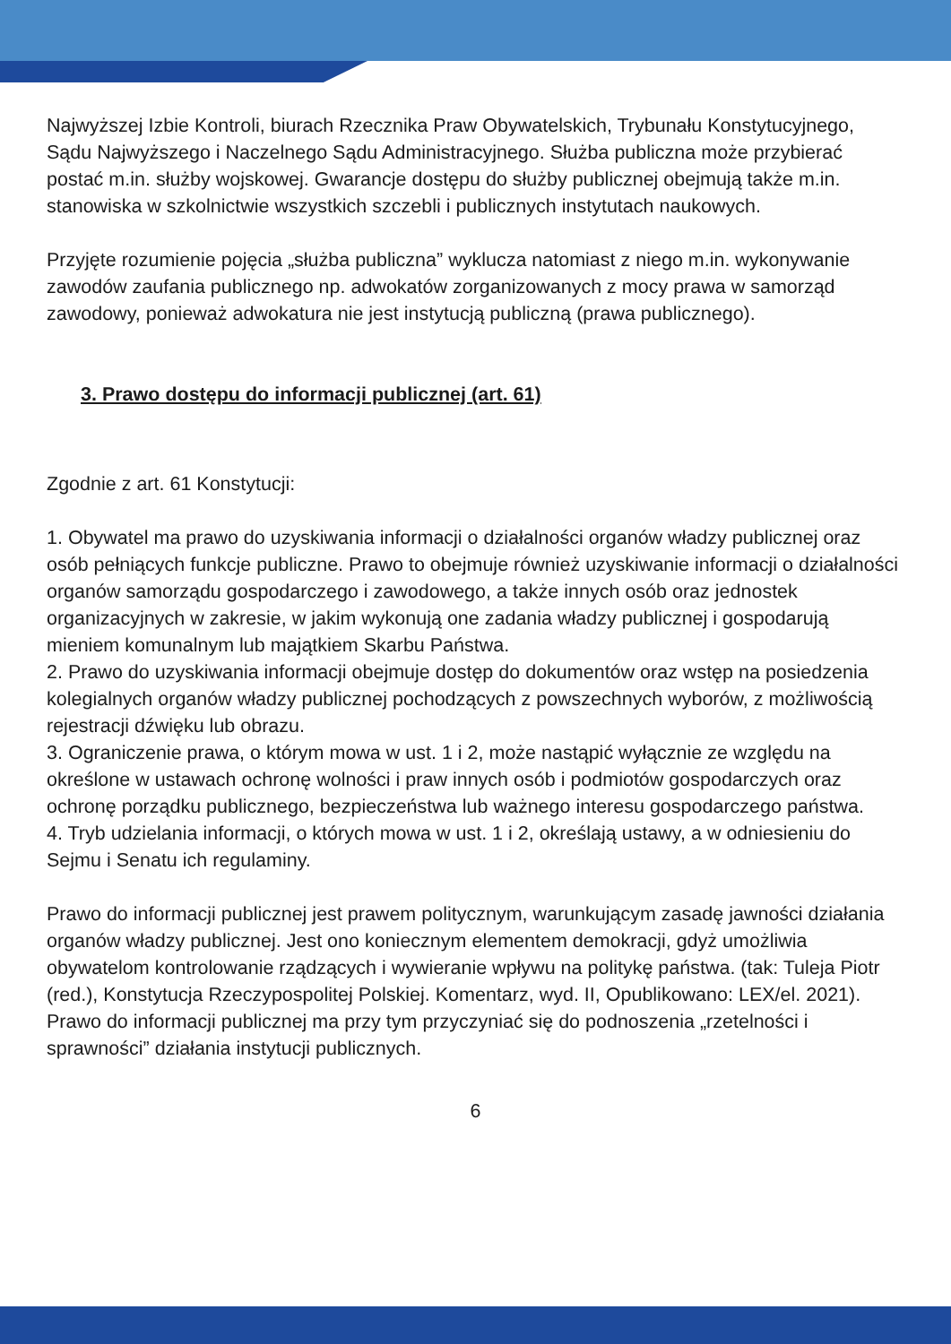Najwyższej Izbie Kontroli, biurach Rzecznika Praw Obywatelskich, Trybunału Konstytucyjnego, Sądu Najwyższego i Naczelnego Sądu Administracyjnego. Służba publiczna może przybierać postać m.in. służby wojskowej. Gwarancje dostępu do służby publicznej obejmują także m.in. stanowiska w szkolnictwie wszystkich szczebli i publicznych instytutach naukowych.
Przyjęte rozumienie pojęcia „służba publiczna” wyklucza natomiast z niego m.in. wykonywanie zawodów zaufania publicznego np. adwokatów zorganizowanych z mocy prawa w samorząd zawodowy, ponieważ adwokatura nie jest instytucją publiczną (prawa publicznego).
3. Prawo dostępu do informacji publicznej (art. 61)
Zgodnie z art. 61 Konstytucji:
1. Obywatel ma prawo do uzyskiwania informacji o działalności organów władzy publicznej oraz osób pełniących funkcje publiczne. Prawo to obejmuje również uzyskiwanie informacji o działalności organów samorządu gospodarczego i zawodowego, a także innych osób oraz jednostek organizacyjnych w zakresie, w jakim wykonują one zadania władzy publicznej i gospodarują mieniem komunalnym lub majątkiem Skarbu Państwa.
2. Prawo do uzyskiwania informacji obejmuje dostęp do dokumentów oraz wstęp na posiedzenia kolegialnych organów władzy publicznej pochodzących z powszechnych wyborów, z możliwością rejestracji dźwięku lub obrazu.
3. Ograniczenie prawa, o którym mowa w ust. 1 i 2, może nastąpić wyłącznie ze względu na określone w ustawach ochronę wolności i praw innych osób i podmiotów gospodarczych oraz ochronę porządku publicznego, bezpieczeństwa lub ważnego interesu gospodarczego państwa.
4. Tryb udzielania informacji, o których mowa w ust. 1 i 2, określają ustawy, a w odniesieniu do Sejmu i Senatu ich regulaminy.
Prawo do informacji publicznej jest prawem politycznym, warunkującym zasadę jawności działania organów władzy publicznej. Jest ono koniecznym elementem demokracji, gdyż umożliwia obywatelom kontrolowanie rządzących i wywieranie wpływu na politykę państwa. (tak: Tuleja Piotr (red.), Konstytucja Rzeczypospolitej Polskiej. Komentarz, wyd. II, Opublikowano: LEX/el. 2021).
Prawo do informacji publicznej ma przy tym przyczyniać się do podnoszenia „rzetelności i sprawności” działania instytucji publicznych.
6